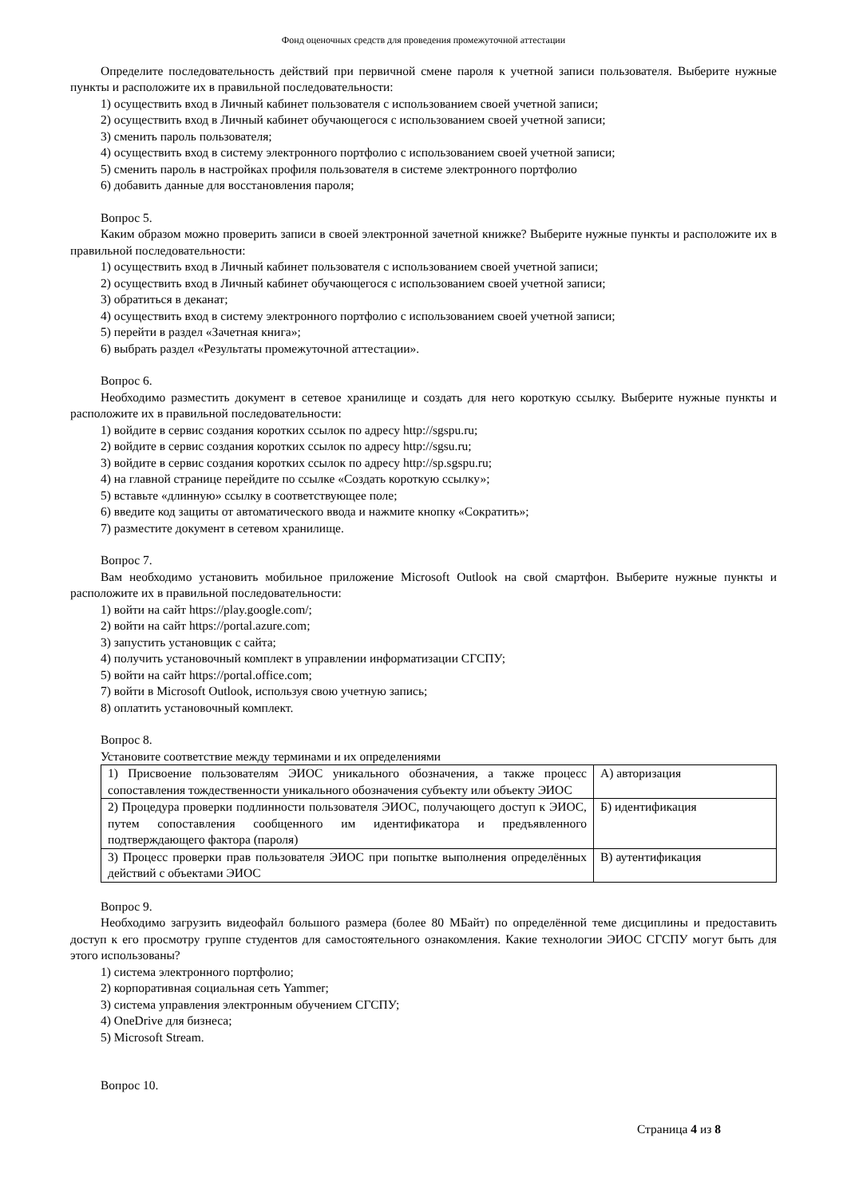Фонд оценочных средств для проведения промежуточной аттестации
Определите последовательность действий при первичной смене пароля к учетной записи пользователя. Выберите нужные пункты и расположите их в правильной последовательности:
1) осуществить вход в Личный кабинет пользователя с использованием своей учетной записи;
2) осуществить вход в Личный кабинет обучающегося с использованием своей учетной записи;
3) сменить пароль пользователя;
4) осуществить вход в систему электронного портфолио с использованием своей учетной записи;
5) сменить пароль в настройках профиля пользователя в системе электронного портфолио
6) добавить данные для восстановления пароля;
Вопрос 5.
Каким образом можно проверить записи в своей электронной зачетной книжке? Выберите нужные пункты и расположите их в правильной последовательности:
1) осуществить вход в Личный кабинет пользователя с использованием своей учетной записи;
2) осуществить вход в Личный кабинет обучающегося с использованием своей учетной записи;
3) обратиться в деканат;
4) осуществить вход в систему электронного портфолио с использованием своей учетной записи;
5) перейти в раздел «Зачетная книга»;
6) выбрать раздел «Результаты промежуточной аттестации».
Вопрос 6.
Необходимо разместить документ в сетевое хранилище и создать для него короткую ссылку. Выберите нужные пункты и расположите их в правильной последовательности:
1) войдите в сервис создания коротких ссылок по адресу http://sgspu.ru;
2) войдите в сервис создания коротких ссылок по адресу http://sgsu.ru;
3) войдите в сервис создания коротких ссылок по адресу http://sp.sgspu.ru;
4) на главной странице перейдите по ссылке «Создать короткую ссылку»;
5) вставьте «длинную» ссылку в соответствующее поле;
6) введите код защиты от автоматического ввода и нажмите кнопку «Сократить»;
7) разместите документ в сетевом хранилище.
Вопрос 7.
Вам необходимо установить мобильное приложение Microsoft Outlook на свой смартфон. Выберите нужные пункты и расположите их в правильной последовательности:
1) войти на сайт https://play.google.com/;
2) войти на сайт https://portal.azure.com;
3) запустить установщик с сайта;
4) получить установочный комплект в управлении информатизации СГСПУ;
5) войти на сайт https://portal.office.com;
7) войти в Microsoft Outlook, используя свою учетную запись;
8) оплатить установочный комплект.
Вопрос 8.
Установите соответствие между терминами и их определениями
| 1) Присвоение пользователям ЭИОС уникального обозначения, а также процесс сопоставления тождественности уникального обозначения субъекту или объекту ЭИОС | А) авторизация |
| 2) Процедура проверки подлинности пользователя ЭИОС, получающего доступ к ЭИОС, путем сопоставления сообщенного им идентификатора и предъявленного подтверждающего фактора (пароля) | Б) идентификация |
| 3) Процесс проверки прав пользователя ЭИОС при попытке выполнения определённых действий с объектами ЭИОС | В) аутентификация |
Вопрос 9.
Необходимо загрузить видеофайл большого размера (более 80 МБайт) по определённой теме дисциплины и предоставить доступ к его просмотру группе студентов для самостоятельного ознакомления. Какие технологии ЭИОС СГСПУ могут быть для этого использованы?
1) система электронного портфолио;
2) корпоративная социальная сеть Yammer;
3) система управления электронным обучением СГСПУ;
4) OneDrive для бизнеса;
5) Microsoft Stream.
Вопрос 10.
Страница 4 из 8